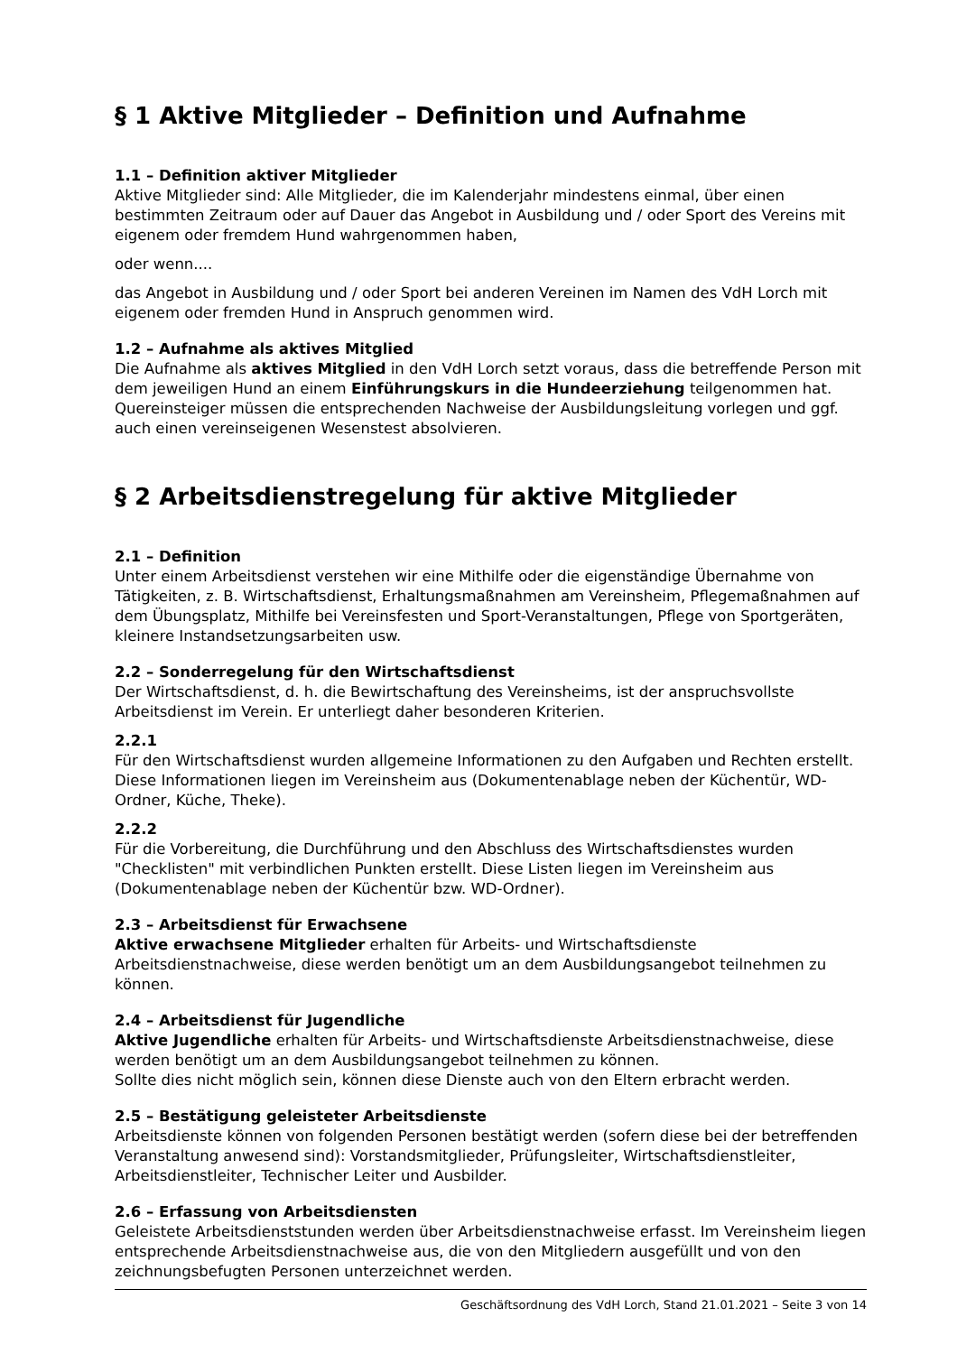§ 1 Aktive Mitglieder – Definition und Aufnahme
1.1 – Definition aktiver Mitglieder
Aktive Mitglieder sind: Alle Mitglieder, die im Kalenderjahr mindestens einmal, über einen bestimmten Zeitraum oder auf Dauer das Angebot in Ausbildung und / oder Sport des Vereins mit eigenem oder fremdem Hund wahrgenommen haben,
oder wenn....
das Angebot in Ausbildung und / oder Sport bei anderen Vereinen im Namen des VdH Lorch mit eigenem oder fremden Hund in Anspruch genommen wird.
1.2 – Aufnahme als aktives Mitglied
Die Aufnahme als aktives Mitglied in den VdH Lorch setzt voraus, dass die betreffende Person mit dem jeweiligen Hund an einem Einführungskurs in die Hundeerziehung teilgenommen hat. Quereinsteiger müssen die entsprechenden Nachweise der Ausbildungsleitung vorlegen und ggf. auch einen vereinseigenen Wesenstest absolvieren.
§ 2 Arbeitsdienstregelung für aktive Mitglieder
2.1 – Definition
Unter einem Arbeitsdienst verstehen wir eine Mithilfe oder die eigenständige Übernahme von Tätigkeiten, z. B. Wirtschaftsdienst, Erhaltungsmaßnahmen am Vereinsheim, Pflegemaßnahmen auf dem Übungsplatz, Mithilfe bei Vereinsfesten und Sport-Veranstaltungen, Pflege von Sportgeräten, kleinere Instandsetzungsarbeiten usw.
2.2 – Sonderregelung für den Wirtschaftsdienst
Der Wirtschaftsdienst, d. h. die Bewirtschaftung des Vereinsheims, ist der anspruchsvollste Arbeitsdienst im Verein. Er unterliegt daher besonderen Kriterien.
2.2.1
Für den Wirtschaftsdienst wurden allgemeine Informationen zu den Aufgaben und Rechten erstellt. Diese Informationen liegen im Vereinsheim aus (Dokumentenablage neben der Küchentür, WD-Ordner, Küche, Theke).
2.2.2
Für die Vorbereitung, die Durchführung und den Abschluss des Wirtschaftsdienstes wurden "Checklisten" mit verbindlichen Punkten erstellt. Diese Listen liegen im Vereinsheim aus (Dokumentenablage neben der Küchentür bzw. WD-Ordner).
2.3 – Arbeitsdienst für Erwachsene
Aktive erwachsene Mitglieder erhalten für Arbeits- und Wirtschaftsdienste Arbeitsdienstnachweise, diese werden benötigt um an dem Ausbildungsangebot teilnehmen zu können.
2.4 – Arbeitsdienst für Jugendliche
Aktive Jugendliche erhalten für Arbeits- und Wirtschaftsdienste Arbeitsdienstnachweise, diese werden benötigt um an dem Ausbildungsangebot teilnehmen zu können.
Sollte dies nicht möglich sein, können diese Dienste auch von den Eltern erbracht werden.
2.5 – Bestätigung geleisteter Arbeitsdienste
Arbeitsdienste können von folgenden Personen bestätigt werden (sofern diese bei der betreffenden Veranstaltung anwesend sind): Vorstandsmitglieder, Prüfungsleiter, Wirtschaftsdienstleiter, Arbeitsdienstleiter, Technischer Leiter und Ausbilder.
2.6 – Erfassung von Arbeitsdiensten
Geleistete Arbeitsdienststunden werden über Arbeitsdienstnachweise erfasst. Im Vereinsheim liegen entsprechende Arbeitsdienstnachweise aus, die von den Mitgliedern ausgefüllt und von den zeichnungsbefugten Personen unterzeichnet werden.
Geschäftsordnung des VdH Lorch, Stand 21.01.2021 – Seite 3 von 14